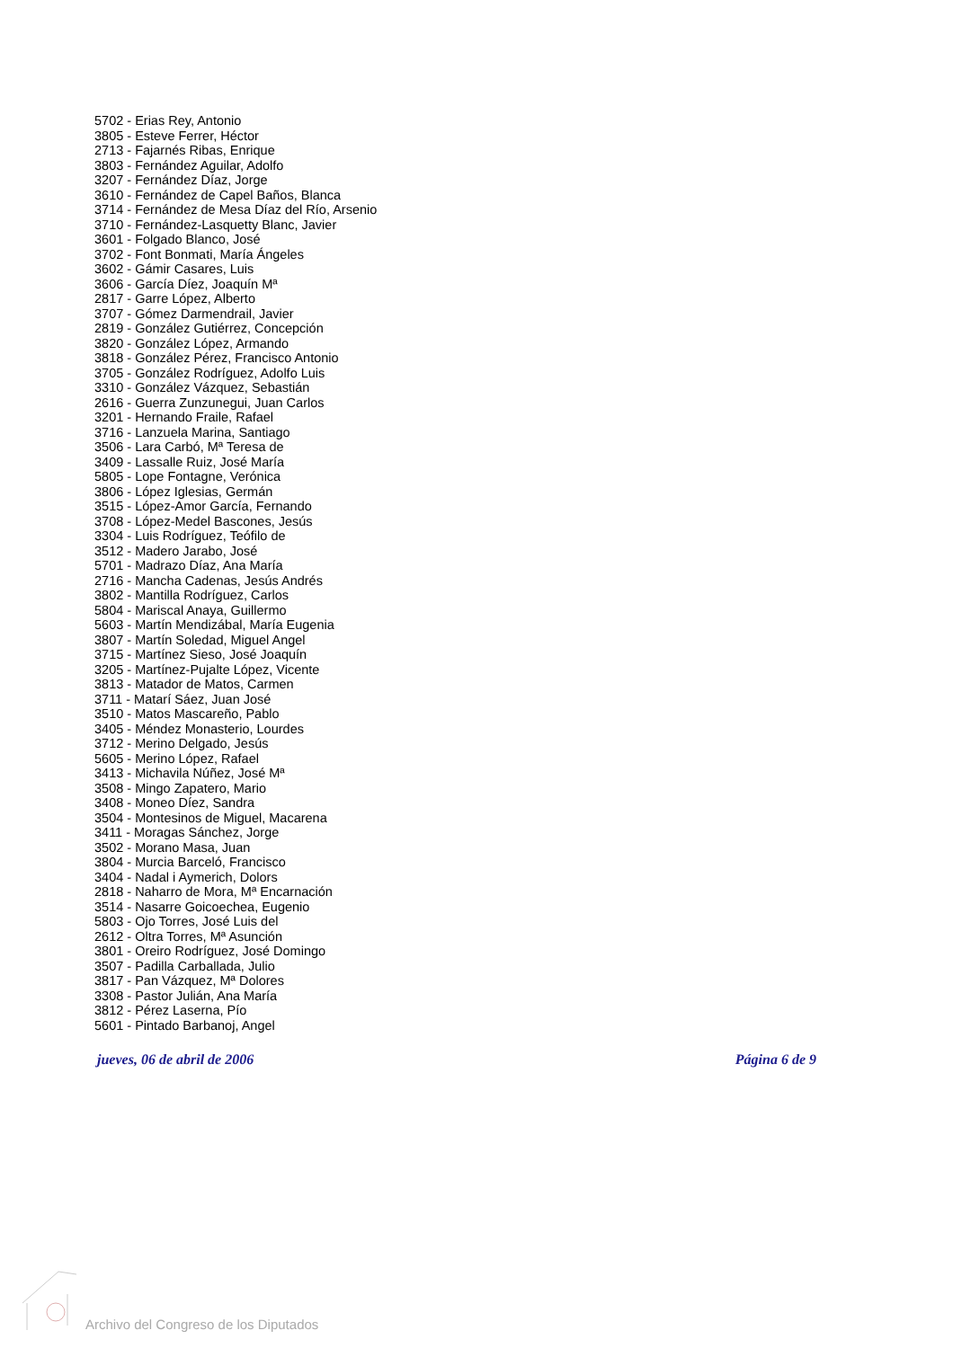5702 - Erias Rey, Antonio
3805 - Esteve Ferrer, Héctor
2713 - Fajarnés Ribas, Enrique
3803 - Fernández Aguilar, Adolfo
3207 - Fernández Díaz, Jorge
3610 - Fernández de Capel Baños, Blanca
3714 - Fernández de Mesa Díaz del Río, Arsenio
3710 - Fernández-Lasquetty Blanc, Javier
3601 - Folgado Blanco, José
3702 - Font Bonmati, María Ángeles
3602 - Gámir Casares, Luis
3606 - García Díez, Joaquín Mª
2817 - Garre López, Alberto
3707 - Gómez Darmendrail, Javier
2819 - González Gutiérrez, Concepción
3820 - González López, Armando
3818 - González Pérez, Francisco Antonio
3705 - González Rodríguez, Adolfo Luis
3310 - González Vázquez, Sebastián
2616 - Guerra Zunzunegui, Juan Carlos
3201 - Hernando Fraile, Rafael
3716 - Lanzuela Marina, Santiago
3506 - Lara Carbó, Mª Teresa de
3409 - Lassalle Ruiz, José María
5805 - Lope Fontagne, Verónica
3806 - López Iglesias, Germán
3515 - López-Amor García, Fernando
3708 - López-Medel Bascones, Jesús
3304 - Luis Rodríguez, Teófilo de
3512 - Madero Jarabo, José
5701 - Madrazo Díaz, Ana María
2716 - Mancha Cadenas, Jesús Andrés
3802 - Mantilla Rodríguez, Carlos
5804 - Mariscal Anaya, Guillermo
5603 - Martín Mendizábal, María Eugenia
3807 - Martín Soledad, Miguel Angel
3715 - Martínez Sieso, José Joaquín
3205 - Martínez-Pujalte López, Vicente
3813 - Matador de Matos, Carmen
3711 - Matarí Sáez, Juan José
3510 - Matos Mascareño, Pablo
3405 - Méndez Monasterio, Lourdes
3712 - Merino Delgado, Jesús
5605 - Merino López, Rafael
3413 - Michavila Núñez, José Mª
3508 - Mingo Zapatero, Mario
3408 - Moneo Díez, Sandra
3504 - Montesinos de Miguel, Macarena
3411 - Moragas Sánchez, Jorge
3502 - Morano Masa, Juan
3804 - Murcia Barceló, Francisco
3404 - Nadal i Aymerich, Dolors
2818 - Naharro de Mora, Mª Encarnación
3514 - Nasarre Goicoechea, Eugenio
5803 - Ojo Torres, José Luis del
2612 - Oltra Torres, Mª Asunción
3801 - Oreiro Rodríguez, José Domingo
3507 - Padilla Carballada, Julio
3817 - Pan Vázquez, Mª Dolores
3308 - Pastor Julián, Ana María
3812 - Pérez Laserna, Pío
5601 - Pintado Barbanoj, Angel
jueves, 06 de abril de 2006 Página 6 de 9
Archivo del Congreso de los Diputados